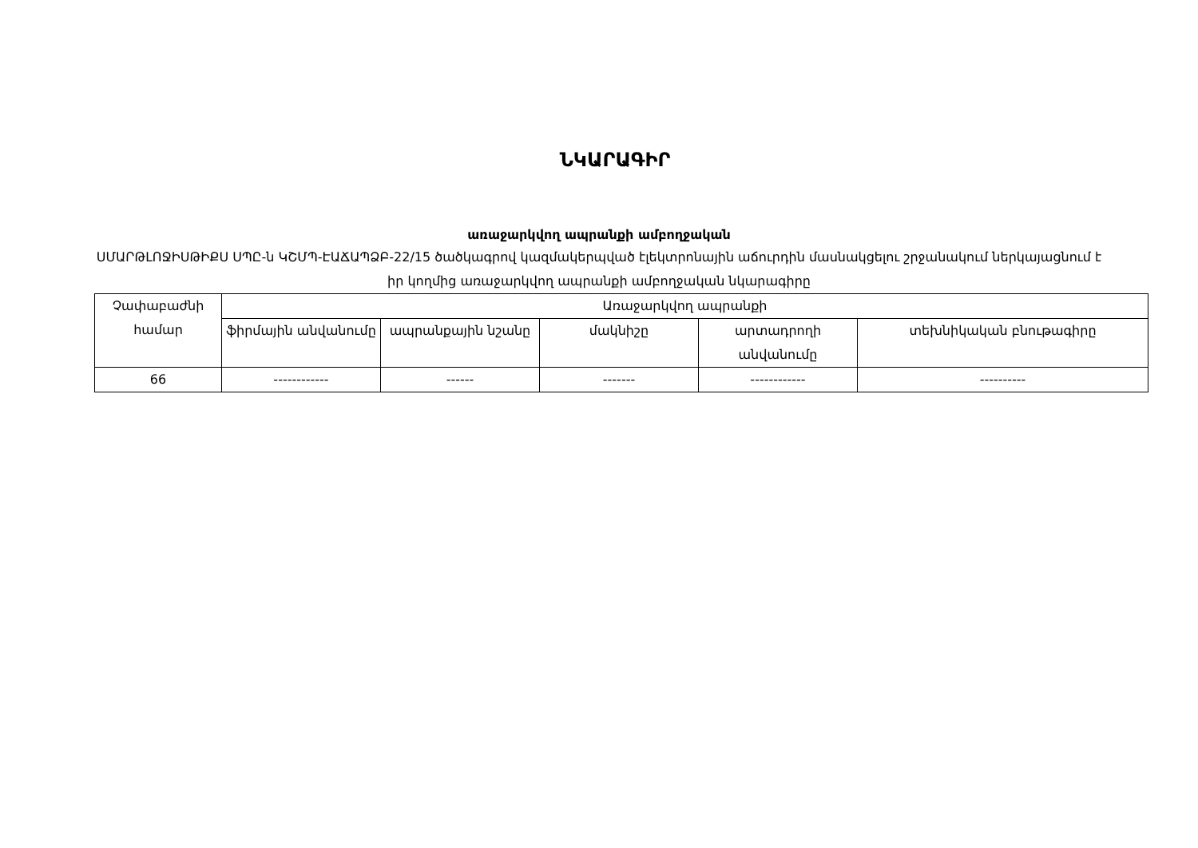ՆԿԱՐԱԳԻՐ
առաջարկվող ապրանքի ամբողջական
ՍՄԱՐԹԼՈՋԻՍԹԻՔՍ ՍՊԸ-ն ԿՇՄՊ-ԷԱՃԱՊՁԲ-22/15 ծածկագրով կազմակերպված էլեկտրոնային աճուրդին մասնակցելու շրջանակում ներկայացնում է իր կողմից առաջարկվող ապրանքի ամբողջական նկարագիրը
| Չափաբաժնի համար | Առաջարկվող ապրանքի | | | | |
| --- | --- | --- | --- | --- | --- |
| | ֆիրմային անվանումը | ապրանքային նշանը | մակնիշը | արտադրողի անվանումը | տեխնիկական բնութագիրը |
| 66 | ------------ | ------ | ------- | ------------ | ---------- |